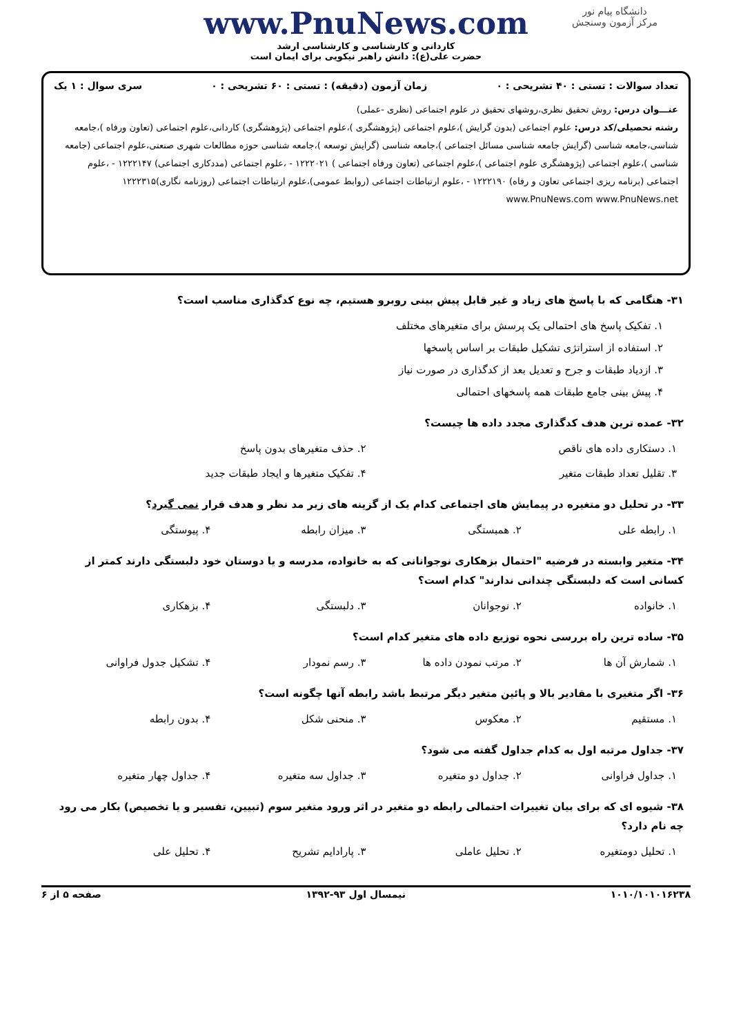دانشگاه پیام نور
مرکز آزمون وسنجش
www.PnuNews.com
کاردانی و کارشناسی و کارشناسی ارشد
حضرت علی(ع): دانش راهبر نیکویی برای ایمان است
تعداد سوالات : تستی : ۴۰ تشریحی : ۰ زمان آزمون (دقیقه) : تستی : ۶۰ تشریحی : ۰ سری سوال : ۱ یک
عنـــوان درس: روش تحقیق نظری،روشهای تحقیق در علوم اجتماعی (نظری -عملی)
رشته تحصیلی/کد درس: علوم اجتماعی (بدون گرایش )،علوم اجتماعی (پژوهشگری )،علوم اجتماعی (پژوهشگری) کاردانی،علوم اجتماعی (تعاون ورفاه )،جامعه شناسی،جامعه شناسی (گرایش جامعه شناسی مسائل اجتماعی )،جامعه شناسی (گرایش توسعه )،جامعه شناسی حوزه مطالعات شهری صنعتی،علوم اجتماعی (جامعه شناسی )،علوم اجتماعی (پژوهشگری علوم اجتماعی )،علوم اجتماعی (تعاون ورفاه اجتماعی ) ۱۲۲۲۰۲۱ - ،علوم اجتماعی (مددکاری اجتماعی) ۱۲۲۲۱۴۷ - ،علوم اجتماعی (برنامه ریزی اجتماعی تعاون و رفاه) ۱۲۲۲۱۹۰ - ،علوم ارتباطات اجتماعی (روابط عمومی)،علوم ارتباطات اجتماعی (روزنامه نگاری)۱۲۲۲۳۱۵
www.PnuNews.com www.PnuNews.net
۳۱- هنگامی که با پاسخ های زیاد و غیر قابل پیش بینی روبرو هستیم، چه نوع کدگذاری مناسب است؟
۱. تفکیک پاسخ های احتمالی یک پرسش برای متغیرهای مختلف
۲. استفاده از استراتژی تشکیل طبقات بر اساس پاسخها
۳. ازدیاد طبقات و جرح و تعدیل بعد از کدگذاری در صورت نیاز
۴. پیش بینی جامع طبقات همه پاسخهای احتمالی
۳۲- عمده ترین هدف کدگذاری مجدد داده ها چیست؟
۱. دستکاری داده های ناقص
۲. حذف متغیرهای بدون پاسخ
۳. تقلیل تعداد طبقات متغیر
۴. تفکیک متغیرها و ایجاد طبقات جدید
۳۳- در تحلیل دو متغیره در پیمایش های اجتماعی کدام یک از گزینه های زیر مد نظر و هدف قرار نمی گیرد؟
۱. رابطه علی
۲. همبستگی
۳. میزان رابطه
۴. پیوستگی
۳۴- متغیر وابسته در فرضیه "احتمال بزهکاری نوجوانانی که به خانواده، مدرسه و یا دوستان خود دلبستگی دارند کمتر از کسانی است که دلبستگی چندانی ندارند" کدام است؟
۱. خانواده
۲. نوجوانان
۳. دلبستگی
۴. بزهکاری
۳۵- ساده ترین راه بررسی نحوه توزیع داده های متغیر کدام است؟
۱. شمارش آن ها
۲. مرتب نمودن داده ها
۳. رسم نمودار
۴. تشکیل جدول فراوانی
۳۶- اگر متغیری با مقادیر بالا و پائین متغیر دیگر مرتبط باشد رابطه آنها چگونه است؟
۱. مستقیم
۲. معکوس
۳. منحنی شکل
۴. بدون رابطه
۳۷- جداول مرتبه اول به کدام جداول گفته می شود؟
۱. جداول فراوانی
۲. جداول دو متغیره
۳. جداول سه متغیره
۴. جداول چهار متغیره
۳۸- شیوه ای که برای بیان تغییرات احتمالی رابطه دو متغیر در اثر ورود متغیر سوم (تبیین، تفسیر و یا تخصیص) بکار می رود چه نام دارد؟
۱. تحلیل دومتغیره
۲. تحلیل عاملی
۳. پارادایم تشریح
۴. تحلیل علی
۱۰۱۰/۱۰۱۰۱۶۲۳۸ نیمسال اول ۹۳-۱۳۹۲ صفحه ۵ از ۶